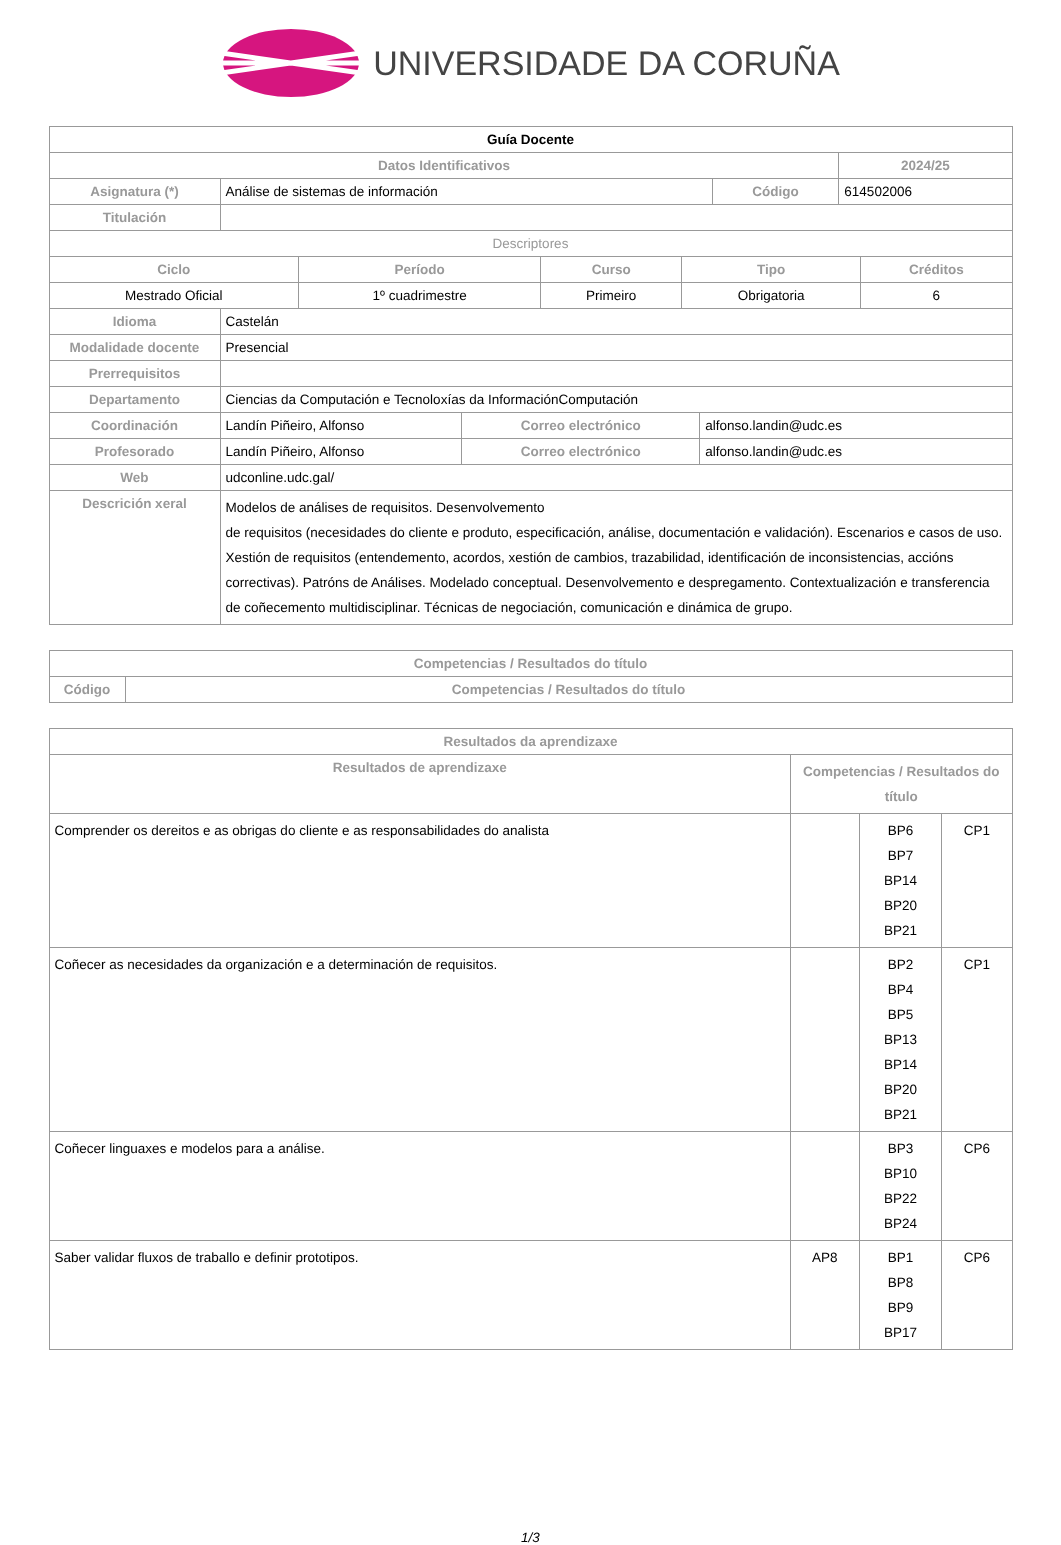UNIVERSIDADE DA CORUÑA
| Guía Docente | | | | |
| Datos Identificativos | | | | 2024/25 |
| Asignatura (*) | Análise de sistemas de información | Código | 614502006 | |
| Titulación | | | | |
| Descriptores | | | | |
| Ciclo | Período | Curso | Tipo | Créditos |
| --- | --- | --- | --- | --- |
| Mestrado Oficial | 1º cuadrimestre | Primeiro | Obrigatoria | 6 |
| Idioma | Castelán | | |
| Modalidade docente | Presencial | | |
| Prerrequisitos | | | |
| Departamento | Ciencias da Computación e Tecnoloxías da InformaciónComputación | | |
| Coordinación | Landín Piñeiro, Alfonso | Correo electrónico | alfonso.landin@udc.es |
| Profesorado | Landín Piñeiro, Alfonso | Correo electrónico | alfonso.landin@udc.es |
| Web | udconline.udc.gal/ | | |
| Descrición xeral | Modelos de análises de requisitos. Desenvolvemento de requisitos (necesidades do cliente e produto, especificación, análise, documentación e validación). Escenarios e casos de uso. Xestión de requisitos (entendemento, acordos, xestión de cambios, trazabilidad, identificación de inconsistencias, accións correctivas). Patróns de Análises. Modelado conceptual. Desenvolvemento e despregamento. Contextualización e transferencia de coñecemento multidisciplinar. Técnicas de negociación, comunicación e dinámica de grupo. | | |
| Competencias / Resultados do título | |
| --- | --- |
| Código | Competencias / Resultados do título |
| Resultados da aprendizaxe | | | |
| --- | --- | --- | --- |
| Resultados de aprendizaxe | Competencias / Resultados do título | | |
| Comprender os dereitos e as obrigas do cliente e as responsabilidades do analista | | BP6 BP7 BP14 BP20 BP21 | CP1 |
| Coñecer as necesidades da organización e a determinación de requisitos. | | BP2 BP4 BP5 BP13 BP14 BP20 BP21 | CP1 |
| Coñecer linguaxes e modelos para a análise. | | BP3 BP10 BP22 BP24 | CP6 |
| Saber validar fluxos de traballo e definir prototipos. | AP8 | BP1 BP8 BP9 BP17 | CP6 |
1/3